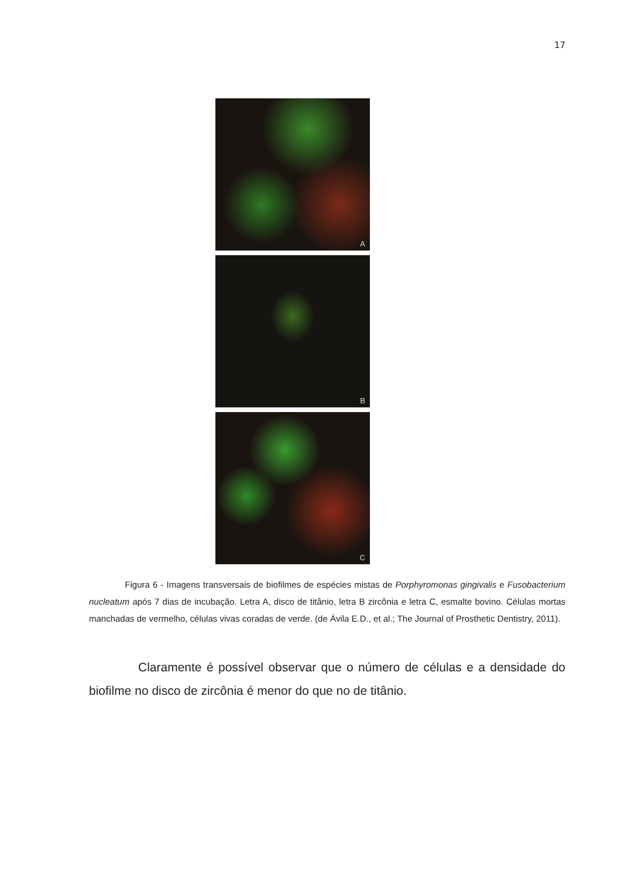17
A
B
C
Figura 6 - Imagens transversais de biofilmes de espécies mistas de Porphyromonas gingivalis e Fusobacterium nucleatum após 7 dias de incubação. Letra A, disco de titânio, letra B zircônia e letra C, esmalte bovino. Células mortas manchadas de vermelho, células vivas coradas de verde. (de Ávila E.D., et al.; The Journal of Prosthetic Dentistry, 2011).
Claramente é possível observar que o número de células e a densidade do biofilme no disco de zircônia é menor do que no de titânio.